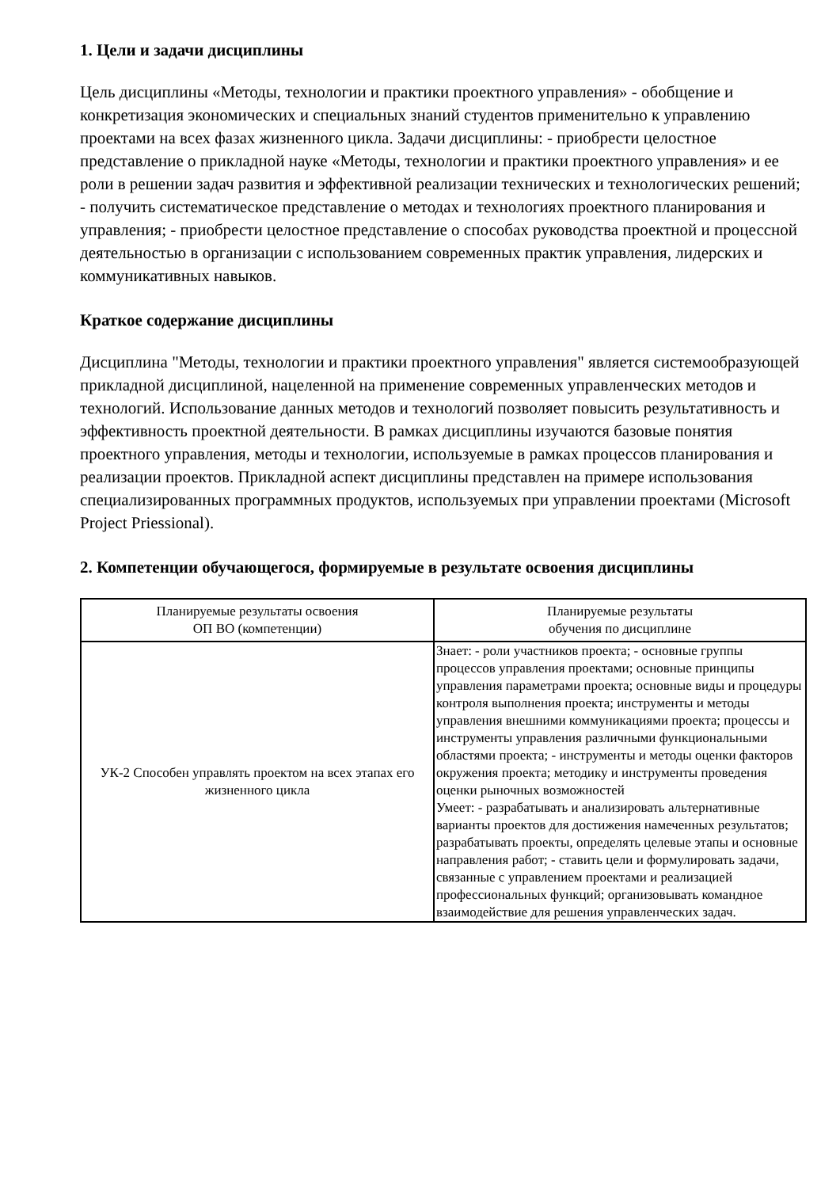1. Цели и задачи дисциплины
Цель дисциплины «Методы, технологии и практики проектного управления» - обобщение и конкретизация экономических и специальных знаний студентов применительно к управлению проектами на всех фазах жизненного цикла. Задачи дисциплины: - приобрести целостное представление о прикладной науке «Методы, технологии и практики проектного управления» и ее роли в решении задач развития и эффективной реализации технических и технологических решений; - получить систематическое представление о методах и технологиях проектного планирования и управления; - приобрести целостное представление о способах руководства проектной и процессной деятельностью в организации с использованием современных практик управления, лидерских и коммуникативных навыков.
Краткое содержание дисциплины
Дисциплина "Методы, технологии и практики проектного управления" является системообразующей прикладной дисциплиной, нацеленной на применение современных управленческих методов и технологий. Использование данных методов и технологий позволяет повысить результативность и эффективность проектной деятельности. В рамках дисциплины изучаются базовые понятия проектного управления, методы и технологии, используемые в рамках процессов планирования и реализации проектов. Прикладной аспект дисциплины представлен на примере использования специализированных программных продуктов, используемых при управлении проектами (Microsoft Project Priessional).
2. Компетенции обучающегося, формируемые в результате освоения дисциплины
| Планируемые результаты освоения ОП ВО (компетенции) | Планируемые результаты обучения по дисциплине |
| --- | --- |
| УК-2 Способен управлять проектом на всех этапах его жизненного цикла | Знает: - роли участников проекта; - основные группы процессов управления проектами; основные принципы управления параметрами проекта; основные виды и процедуры контроля выполнения проекта; инструменты и методы управления внешними коммуникациями проекта; процессы и инструменты управления различными функциональными областями проекта; - инструменты и методы оценки факторов окружения проекта; методику и инструменты проведения оценки рыночных возможностей Умеет: - разрабатывать и анализировать альтернативные варианты проектов для достижения намеченных результатов; разрабатывать проекты, определять целевые этапы и основные направления работ; - ставить цели и формулировать задачи, связанные с управлением проектами и реализацией профессиональных функций; организовывать командное взаимодействие для решения управленческих задач. |